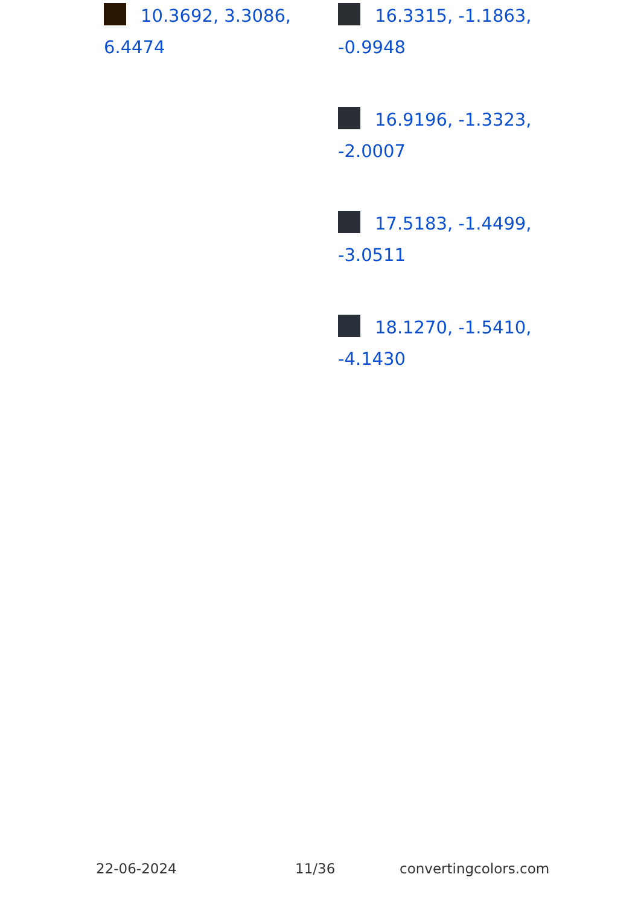10.3692, 3.3086, 6.4474
16.3315, -1.1863, -0.9948
16.9196, -1.3323, -2.0007
17.5183, -1.4499, -3.0511
18.1270, -1.5410, -4.1430
22-06-2024 11/36 convertingcolors.com